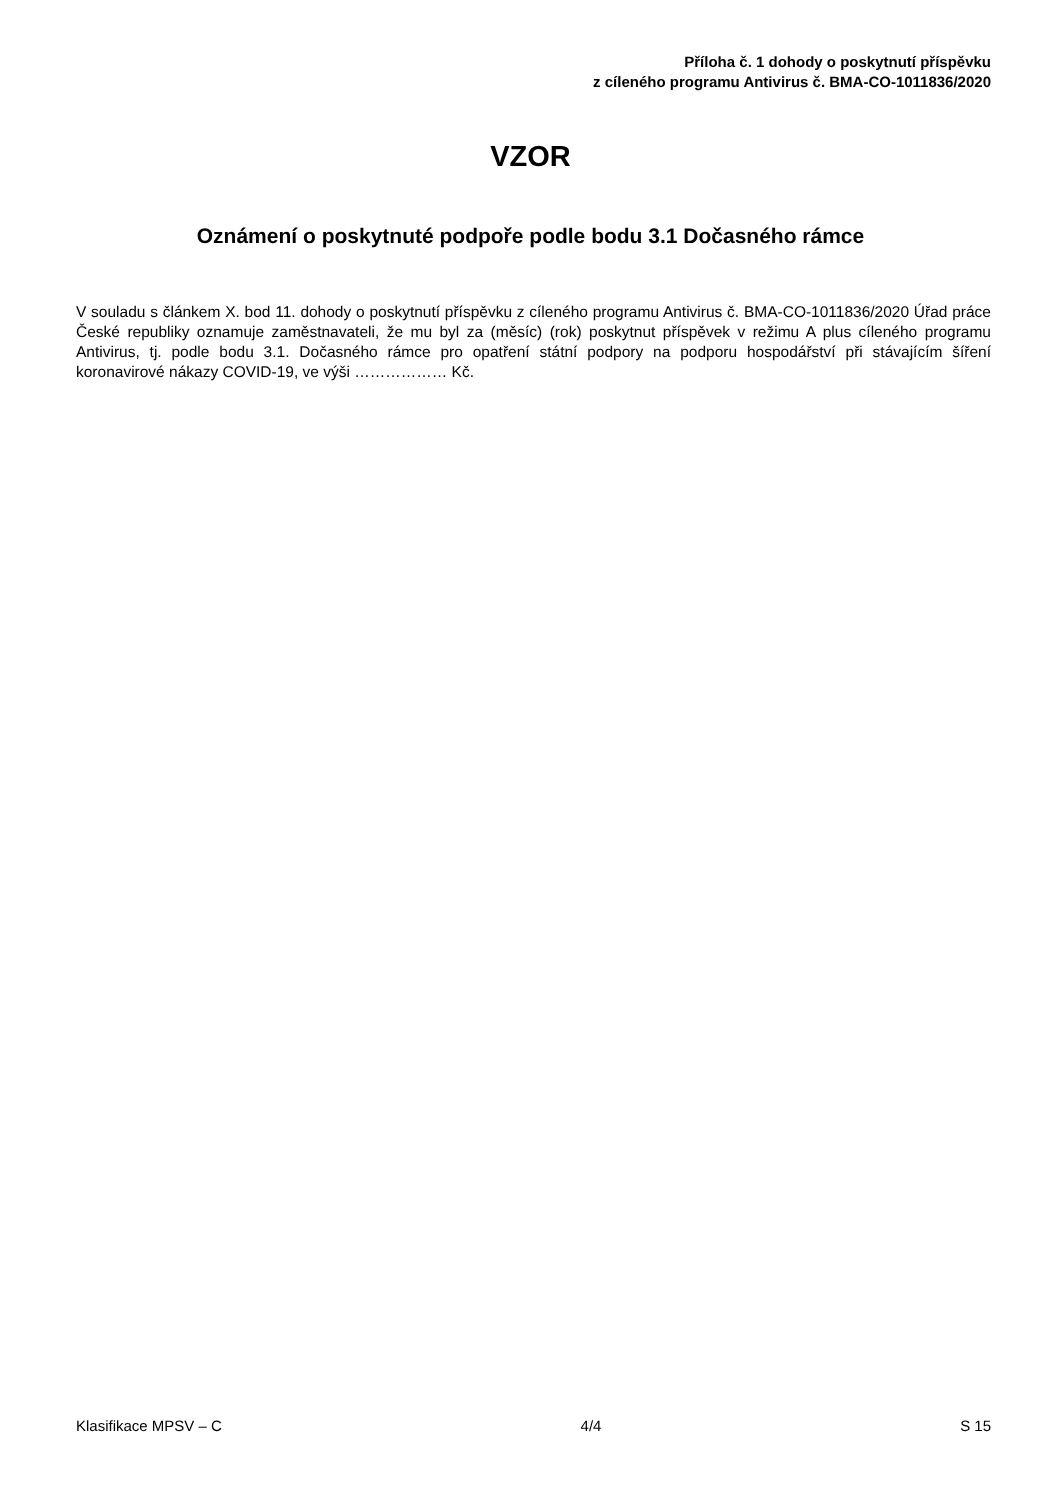Příloha č. 1 dohody o poskytnutí příspěvku
z cíleného programu Antivirus č. BMA-CO-1011836/2020
VZOR
Oznámení o poskytnuté podpoře podle bodu 3.1 Dočasného rámce
V souladu s článkem X. bod 11. dohody o poskytnutí příspěvku z cíleného programu Antivirus č. BMA-CO-1011836/2020 Úřad práce České republiky oznamuje zaměstnavateli, že mu byl za (měsíc) (rok) poskytnut příspěvek v režimu A plus cíleného programu Antivirus, tj. podle bodu 3.1. Dočasného rámce pro opatření státní podpory na podporu hospodářství při stávajícím šíření koronavirové nákazy COVID-19, ve výši ……………… Kč.
Klasifikace MPSV – C 4/4 S 15